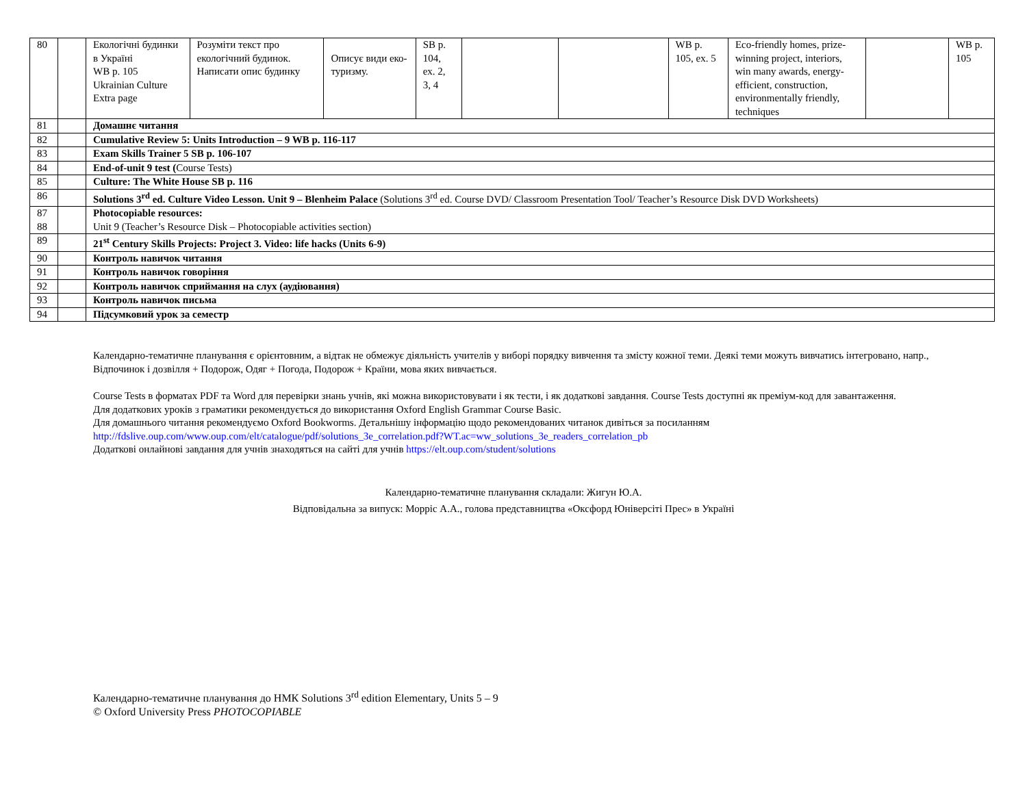| 80 | | Екологічні будинки в Україні WB p. 105 Ukrainian Culture Extra page | Розуміти текст про екологічний будинок. Написати опис будинку | Описує види еко-туризму. | SB p. 104, ex. 2, 3, 4 | | | WB p. 105, ex. 5 | Eco-friendly homes, prize-winning project, interiors, win many awards, energy-efficient, construction, environmentally friendly, techniques | | WB p. 105 |
| 81 | | Домашнє читання | | | | | | | | | |
| 82 | | Cumulative Review 5: Units Introduction – 9 WB p. 116-117 | | | | | | | | | |
| 83 | | Exam Skills Trainer 5 SB p. 106-107 | | | | | | | | | |
| 84 | | End-of-unit 9 test ( Course Tests) | | | | | | | | | |
| 85 | | Culture: The White House SB p. 116 | | | | | | | | | |
| 86 | | Solutions 3<sup>rd</sup> ed. Culture Video Lesson. Unit 9 – Blenheim Palace (Solutions 3<sup>rd</sup> ed. Course DVD/ Classroom Presentation Tool/ Teacher’s Resource Disk DVD Worksheets) | | | | | | | | | |
| 87 88 | | Photocopiable resources: Unit 9 (Teacher’s Resource Disk – Photocopiable activities section) | | | | | | | | | |
| 89 | | 21<sup>st</sup> Century Skills Projects: Project 3. Video: life hacks (Units 6-9) | | | | | | | | | |
| 90 | | Контроль навичок читання | | | | | | | | | |
| 91 | | Контроль навичок говоріння | | | | | | | | | |
| 92 | | Контроль навичок сприймання на слух (аудіювання) | | | | | | | | | |
| 93 | | Контроль навичок письма | | | | | | | | | |
| 94 | | Підсумковий урок за семестр | | | | | | | | | |
Календарно-тематичне планування є орієнтовним, а відтак не обмежує діяльність учителів у виборі порядку вивчення та змісту кожної теми. Деякі теми можуть вивчатись інтегровано, напр., Відпочинок і дозвілля + Подорож, Одяг + Погода, Подорож + Країни, мова яких вивчається.
Course Tests в форматах PDF та Word для перевірки знань учнів, які можна використовувати і як тести, і як додаткові завдання. Course Tests доступні як преміум-код для завантаження.
Для додаткових уроків з граматики рекомендується до використання Oxford English Grammar Course Basic.
Для домашнього читання рекомендуємо Oxford Bookworms. Детальнішу інформацію щодо рекомендованих читанок дивіться за посиланням
http://fdslive.oup.com/www.oup.com/elt/catalogue/pdf/solutions_3e_correlation.pdf?WT.ac=ww_solutions_3e_readers_correlation_pb
Додаткові онлайнові завдання для учнів знаходяться на сайті для учнів https://elt.oup.com/student/solutions
Календарно-тематичне планування складали: Жигун Ю.А.
Відповідальна за випуск: Морріс А.А., голова представництва «Оксфорд Юніверсіті Прес» в Україні
Календарно-тематичне планування до НМК Solutions 3<sup>rd</sup> edition Elementary, Units 5 – 9
© Oxford University Press PHOTOCOPIABLE